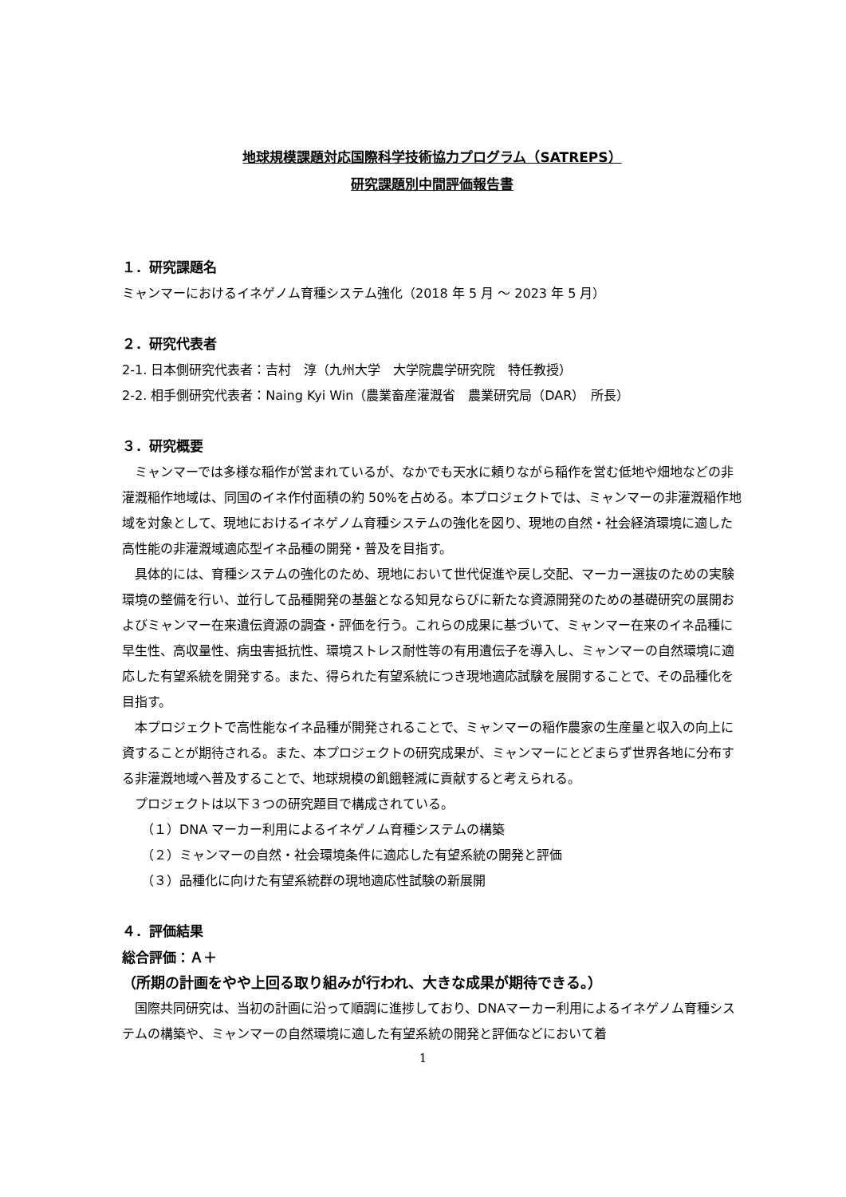地球規模課題対応国際科学技術協力プログラム（SATREPS）
研究課題別中間評価報告書
１．研究課題名
ミャンマーにおけるイネゲノム育種システム強化（2018 年 5 月 ～ 2023 年 5 月）
２．研究代表者
2-1. 日本側研究代表者：吉村　淳（九州大学　大学院農学研究院　特任教授）
2-2. 相手側研究代表者：Naing Kyi Win（農業畜産灌漑省　農業研究局（DAR）　所長）
３．研究概要
ミャンマーでは多様な稲作が営まれているが、なかでも天水に頼りながら稲作を営む低地や畑地などの非灌漑稲作地域は、同国のイネ作付面積の約 50%を占める。本プロジェクトでは、ミャンマーの非灌漑稲作地域を対象として、現地におけるイネゲノム育種システムの強化を図り、現地の自然・社会経済環境に適した高性能の非灌漑域適応型イネ品種の開発・普及を目指す。
具体的には、育種システムの強化のため、現地において世代促進や戻し交配、マーカー選抜のための実験環境の整備を行い、並行して品種開発の基盤となる知見ならびに新たな資源開発のための基礎研究の展開およびミャンマー在来遺伝資源の調査・評価を行う。これらの成果に基づいて、ミャンマー在来のイネ品種に早生性、高収量性、病虫害抵抗性、環境ストレス耐性等の有用遺伝子を導入し、ミャンマーの自然環境に適応した有望系統を開発する。また、得られた有望系統につき現地適応試験を展開することで、その品種化を目指す。
本プロジェクトで高性能なイネ品種が開発されることで、ミャンマーの稲作農家の生産量と収入の向上に資することが期待される。また、本プロジェクトの研究成果が、ミャンマーにとどまらず世界各地に分布する非灌漑地域へ普及することで、地球規模の飢餓軽減に貢献すると考えられる。
プロジェクトは以下３つの研究題目で構成されている。
（１）DNA マーカー利用によるイネゲノム育種システムの構築
（２）ミャンマーの自然・社会環境条件に適応した有望系統の開発と評価
（３）品種化に向けた有望系統群の現地適応性試験の新展開
４．評価結果
総合評価：Ａ＋
（所期の計画をやや上回る取り組みが行われ、大きな成果が期待できる。）
国際共同研究は、当初の計画に沿って順調に進捗しており、DNAマーカー利用によるイネゲノム育種システムの構築や、ミャンマーの自然環境に適した有望系統の開発と評価などにおいて着
1